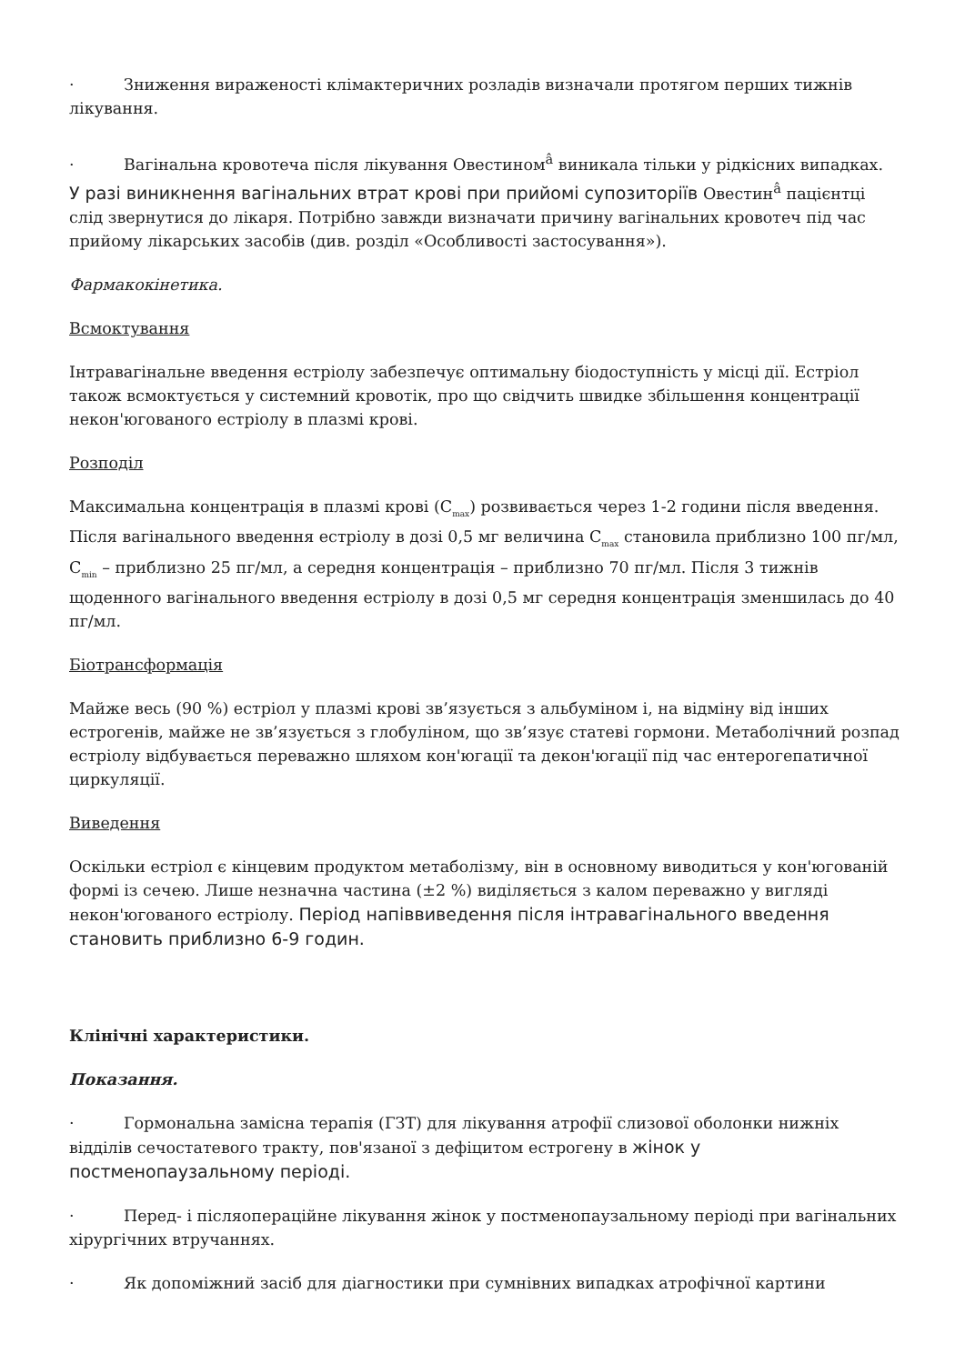· Зниження вираженості клімактеричних розладів визначали протягом перших тижнів лікування.
· Вагінальна кровотеча після лікування Овестином<sup>â</sup> виникала тільки у рідкісних випадках.
У разі виникнення вагінальних втрат крові при прийомі супозиторіїв Овестин<sup>â</sup> пацієнтці слід звернутися до лікаря. Потрібно завжди визначати причину вагінальних кровотеч під час прийому лікарських засобів (див. розділ «Особливості застосування»).
Фармакокінетика.
Всмоктування
Інтравагінальне введення естріолу забезпечує оптимальну біодоступність у місці дії. Естріол також всмоктується у системний кровотік, про що свідчить швидке збільшення концентрації некон'югованого естріолу в плазмі крові.
Розподіл
Максимальна концентрація в плазмі крові (C<sub>max</sub>) розвивається через 1-2 години після введення. Після вагінального введення естріолу в дозі 0,5 мг величина C<sub>max</sub> становила приблизно 100 пг/мл, C<sub>min</sub> – приблизно 25 пг/мл, а середня концентрація – приблизно 70 пг/мл. Після 3 тижнів щоденного вагінального введення естріолу в дозі 0,5 мг середня концентрація зменшилась до 40 пг/мл.
Біотрансформація
Майже весь (90 %) естріол у плазмі крові зв’язується з альбуміном і, на відміну від інших естрогенів, майже не зв’язується з глобуліном, що зв’язує статеві гормони. Метаболічний розпад естріолу відбувається переважно шляхом кон'югації та декон'югації під час ентерогепатичної циркуляції.
Виведення
Оскільки естріол є кінцевим продуктом метаболізму, він в основному виводиться у кон'югованій формі із сечею. Лише незначна частина (±2 %) виділяється з калом переважно у вигляді некон'югованого естріолу. Період напіввиведення після інтравагінального введення становить приблизно 6-9 годин.
Клінічні характеристики.
Показання.
· Гормональна замісна терапія (ГЗТ) для лікування атрофії слизової оболонки нижніх відділів сечостатевого тракту, пов'язаної з дефіцитом естрогену в жінок у постменопаузальному періоді.
· Перед- і післяопераційне лікування жінок у постменопаузальному періоді при вагінальних хірургічних втручаннях.
· Як допоміжний засіб для діагностики при сумнівних випадках атрофічної картини